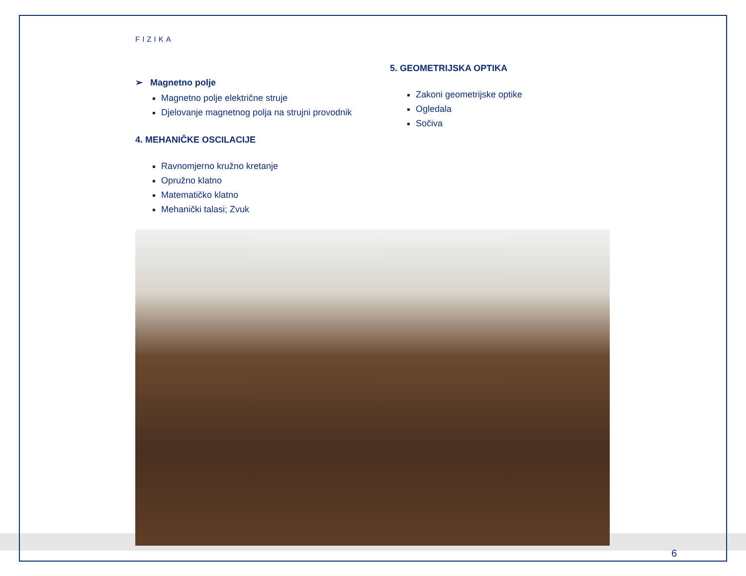FIZIKA
➢ Magnetno polje
Magnetno polje električne struje
Djelovanje magnetnog polja na strujni provodnik
4. MEHANIČKE OSCILACIJE
Ravnomjerno kružno kretanje
Opružno klatno
Matematičko klatno
Mehanički talasi; Zvuk
5. GEOMETRIJSKA OPTIKA
Zakoni geometrijske optike
Ogledala
Sočiva
6